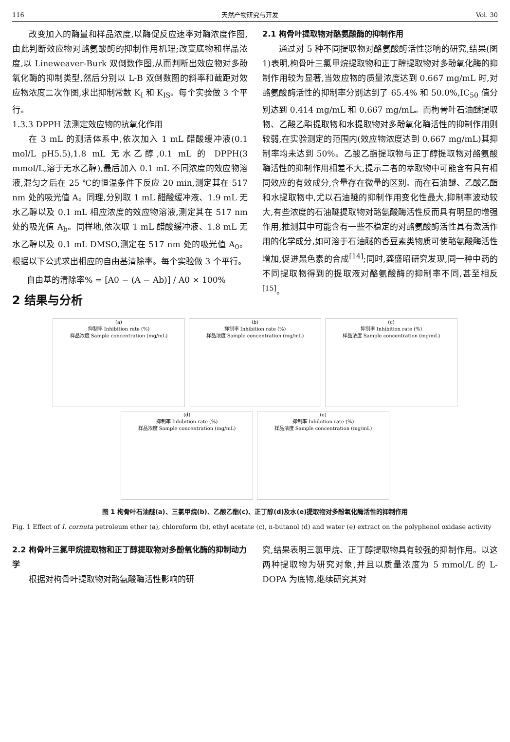116 天然产物研究与开发 Vol. 30
改变加入的酶量和样品浓度,以酶促反应速率对酶浓度作图,由此判断效应物对酪氨酸酶的抑制作用机理;改变底物和样品浓度,以 Lineweaver-Burk 双倒数作图,从而判断出效应物对多酚氧化酶的抑制类型,然后分别以 L-B 双倒数图的斜率和截距对效应物浓度二次作图,求出抑制常数 K<sub>I</sub> 和 K<sub>IS</sub>。每个实验做 3 个平行。
1.3.3 DPPH 法测定效应物的抗氧化作用
在 3 mL 的测活体系中,依次加入 1 mL 醋酸缓冲液(0.1 mol/L pH5.5),1.8 mL 无水乙醇,0.1 mL 的 DPPH(3 mmol/L,溶于无水乙醇),最后加入 0.1 mL 不同浓度的效应物溶液,混匀之后在 25 ℃的恒温条件下反应 20 min,测定其在 517 nm 处的吸光值 A。同理,分别取 1 mL 醋酸缓冲液、1.9 mL 无水乙醇以及 0.1 mL 相应浓度的效应物溶液,测定其在 517 nm 处的吸光值 A<sub>b</sub>。同样地,依次取 1 mL 醋酸缓冲液、1.8 mL 无水乙醇以及 0.1 mL DMSO,测定在 517 nm 处的吸光值 A<sub>0</sub>。根据以下公式求出相应的自由基清除率。每个实验做 3 个平行。
自由基的清除率% = [A0 − (A − Ab)] / A0 × 100%
2 结果与分析
2.1 枸骨叶提取物对酪氨酸酶的抑制作用
通过对 5 种不同提取物对酪氨酸酶活性影响的研究,结果(图 1)表明,枸骨叶三氯甲烷提取物和正丁醇提取物对多酚氧化酶的抑制作用较为显著,当效应物的质量浓度达到 0.667 mg/mL 时,对酪氨酸酶活性的抑制率分别达到了 65.4% 和 50.0%,IC<sub>50</sub> 值分别达到 0.414 mg/mL 和 0.667 mg/mL。而枸骨叶石油醚提取物、乙酸乙酯提取物和水提取物对多酚氧化酶活性的抑制作用则较弱,在实验测定的范围内(效应物浓度达到 0.667 mg/mL)其抑制率均未达到 50%。乙酸乙酯提取物与正丁醇提取物对酪氨酸酶活性的抑制作用相差不大,提示二者的萃取物中可能含有具有相同效应的有效成分,含量存在微量的区别。而在石油醚、乙酸乙酯和水提取物中,尤以石油醚的抑制作用变化性最大,抑制率波动较大,有些浓度的石油醚提取物对酪氨酸酶活性反而具有明显的增强作用,推测其中可能含有一些不稳定的对酪氨酸酶活性具有激活作用的化学成分,如可溶于石油醚的香豆素类物质可使酪氨酸酶活性增加,促进黑色素的合成<sup>[14]</sup>;同时,龚盛昭研究发现,同一种中药的不同提取物得到的提取液对酪氨酸酶的抑制率不同,甚至相反<sup>[15]</sup>。
(a)
抑制率 Inhibition rate (%)
样品浓度 Sample concentration (mg/mL)
(b)
抑制率 Inhibition rate (%)
样品浓度 Sample concentration (mg/mL)
(c)
抑制率 Inhibition rate (%)
样品浓度 Sample concentration (mg/mL)
(d)
抑制率 Inhibition rate (%)
样品浓度 Sample concentration (mg/mL)
(e)
抑制率 Inhibition rate (%)
样品浓度 Sample concentration (mg/mL)
图 1 枸骨叶石油醚(a)、三氯甲烷(b)、乙酸乙酯(c)、正丁醇(d)及水(e)提取物对多酚氧化酶活性的抑制作用
Fig. 1 Effect of I. cornuta petroleum ether (a), chloroform (b), ethyl acetate (c), n-butanol (d) and water (e) extract on the polyphenol oxidase activity
2.2 枸骨叶三氯甲烷提取物和正丁醇提取物对多酚氧化酶的抑制动力学
根据对枸骨叶提取物对酪氨酸酶活性影响的研
究,结果表明三氯甲烷、正丁醇提取物具有较强的抑制作用。以这两种提取物为研究对象,并且以质量浓度为 5 mmol/L 的 L-DOPA 为底物,继续研究其对